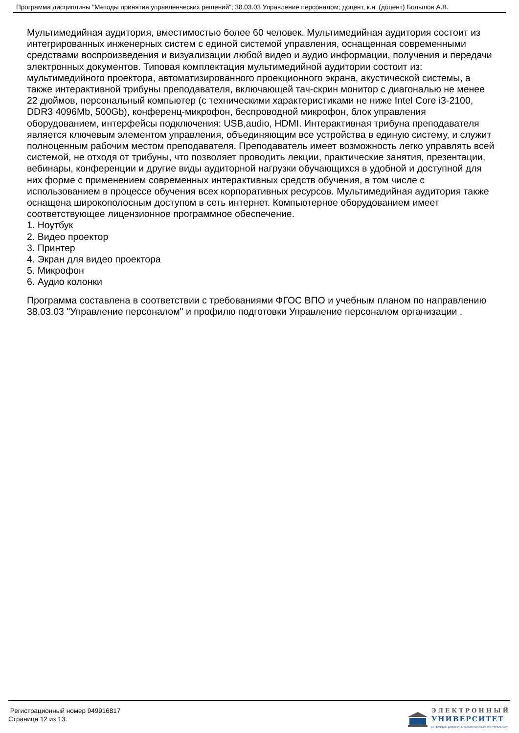Программа дисциплины "Методы принятия управленческих решений"; 38.03.03 Управление персоналом; доцент, к.н. (доцент) Большов А.В.
Мультимедийная аудитория, вместимостью более 60 человек. Мультимедийная аудитория состоит из интегрированных инженерных систем с единой системой управления, оснащенная современными средствами воспроизведения и визуализации любой видео и аудио информации, получения и передачи электронных документов. Типовая комплектация мультимедийной аудитории состоит из: мультимедийного проектора, автоматизированного проекционного экрана, акустической системы, а также интерактивной трибуны преподавателя, включающей тач-скрин монитор с диагональю не менее 22 дюймов, персональный компьютер (с техническими характеристиками не ниже Intel Core i3-2100, DDR3 4096Mb, 500Gb), конференц-микрофон, беспроводной микрофон, блок управления оборудованием, интерфейсы подключения: USB,audio, HDMI. Интерактивная трибуна преподавателя является ключевым элементом управления, объединяющим все устройства в единую систему, и служит полноценным рабочим местом преподавателя. Преподаватель имеет возможность легко управлять всей системой, не отходя от трибуны, что позволяет проводить лекции, практические занятия, презентации, вебинары, конференции и другие виды аудиторной нагрузки обучающихся в удобной и доступной для них форме с применением современных интерактивных средств обучения, в том числе с использованием в процессе обучения всех корпоративных ресурсов. Мультимедийная аудитория также оснащена широкополосным доступом в сеть интернет. Компьютерное оборудованием имеет соответствующее лицензионное программное обеспечение.
1. Ноутбук
2. Видео проектор
3. Принтер
4. Экран для видео проектора
5. Микрофон
6. Аудио колонки
Программа составлена в соответствии с требованиями ФГОС ВПО и учебным планом по направлению 38.03.03 "Управление персоналом" и профилю подготовки Управление персоналом организации .
Регистрационный номер 949916817
Страница 12 из 13.
ЭЛЕКТРОННЫЙ
УНИВЕРСИТЕТ
ИНФОРМАЦИОННО-АНАЛИТИЧЕСКАЯ СИСТЕМА КФУ